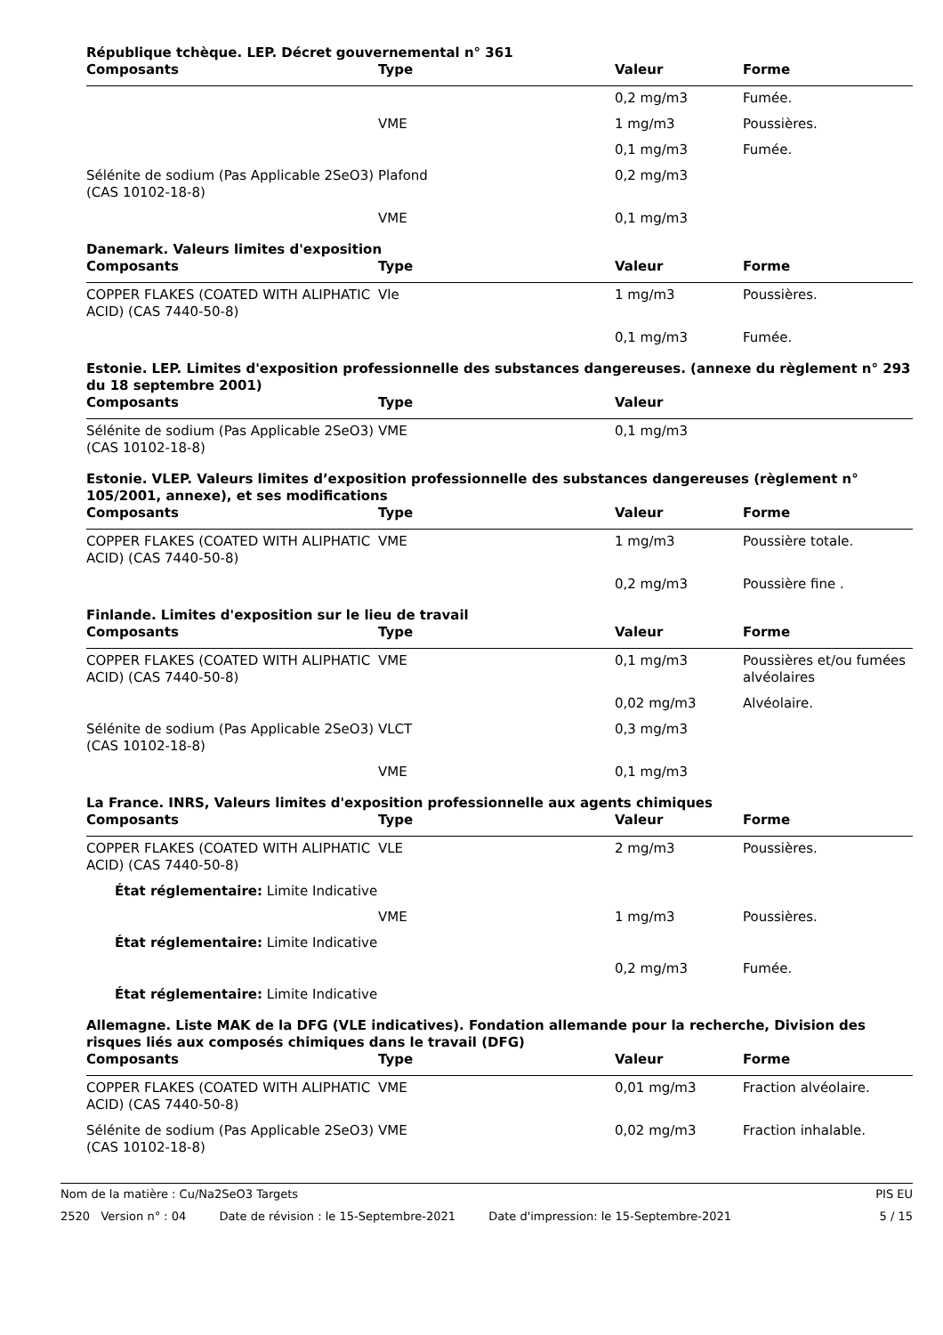République tchèque. LEP. Décret gouvernemental n° 361
| Composants | Type | Valeur | Forme |
| --- | --- | --- | --- |
| | | 0,2 mg/m3 | Fumée. |
| | VME | 1 mg/m3 | Poussières. |
| | | 0,1 mg/m3 | Fumée. |
| Sélénite de sodium (Pas Applicable 2SeO3) (CAS 10102-18-8) | Plafond | 0,2 mg/m3 | |
| | VME | 0,1 mg/m3 | |
Danemark. Valeurs limites d'exposition
| Composants | Type | Valeur | Forme |
| --- | --- | --- | --- |
| COPPER FLAKES (COATED WITH ALIPHATIC ACID) (CAS 7440-50-8) | Vle | 1 mg/m3 | Poussières. |
| | | 0,1 mg/m3 | Fumée. |
Estonie. LEP. Limites d'exposition professionnelle des substances dangereuses. (annexe du règlement n° 293 du 18 septembre 2001)
| Composants | Type | Valeur | |
| --- | --- | --- | --- |
| Sélénite de sodium (Pas Applicable 2SeO3) (CAS 10102-18-8) | VME | 0,1 mg/m3 | |
Estonie. VLEP. Valeurs limites d’exposition professionnelle des substances dangereuses (règlement n° 105/2001, annexe), et ses modifications
| Composants | Type | Valeur | Forme |
| --- | --- | --- | --- |
| COPPER FLAKES (COATED WITH ALIPHATIC ACID) (CAS 7440-50-8) | VME | 1 mg/m3 | Poussière totale. |
| | | 0,2 mg/m3 | Poussière fine . |
Finlande. Limites d'exposition sur le lieu de travail
| Composants | Type | Valeur | Forme |
| --- | --- | --- | --- |
| COPPER FLAKES (COATED WITH ALIPHATIC ACID) (CAS 7440-50-8) | VME | 0,1 mg/m3 | Poussières et/ou fumées alvéolaires |
| | | 0,02 mg/m3 | Alvéolaire. |
| Sélénite de sodium (Pas Applicable 2SeO3) (CAS 10102-18-8) | VLCT | 0,3 mg/m3 | |
| | VME | 0,1 mg/m3 | |
La France. INRS, Valeurs limites d'exposition professionnelle aux agents chimiques
| Composants | Type | Valeur | Forme |
| --- | --- | --- | --- |
| COPPER FLAKES (COATED WITH ALIPHATIC ACID) (CAS 7440-50-8) | VLE | 2 mg/m3 | Poussières. |
| État réglementaire: Limite Indicative | | | |
| | VME | 1 mg/m3 | Poussières. |
| État réglementaire: Limite Indicative | | | |
| | | 0,2 mg/m3 | Fumée. |
| État réglementaire: Limite Indicative | | | |
Allemagne. Liste MAK de la DFG (VLE indicatives). Fondation allemande pour la recherche, Division des risques liés aux composés chimiques dans le travail (DFG)
| Composants | Type | Valeur | Forme |
| --- | --- | --- | --- |
| COPPER FLAKES (COATED WITH ALIPHATIC ACID) (CAS 7440-50-8) | VME | 0,01 mg/m3 | Fraction alvéolaire. |
| Sélénite de sodium (Pas Applicable 2SeO3) (CAS 10102-18-8) | VME | 0,02 mg/m3 | Fraction inhalable. |
Nom de la matière : Cu/Na2SeO3 Targets PIS EU
2520 Version n° : 04 Date de révision : le 15-Septembre-2021 Date d'impression: le 15-Septembre-2021 5 / 15